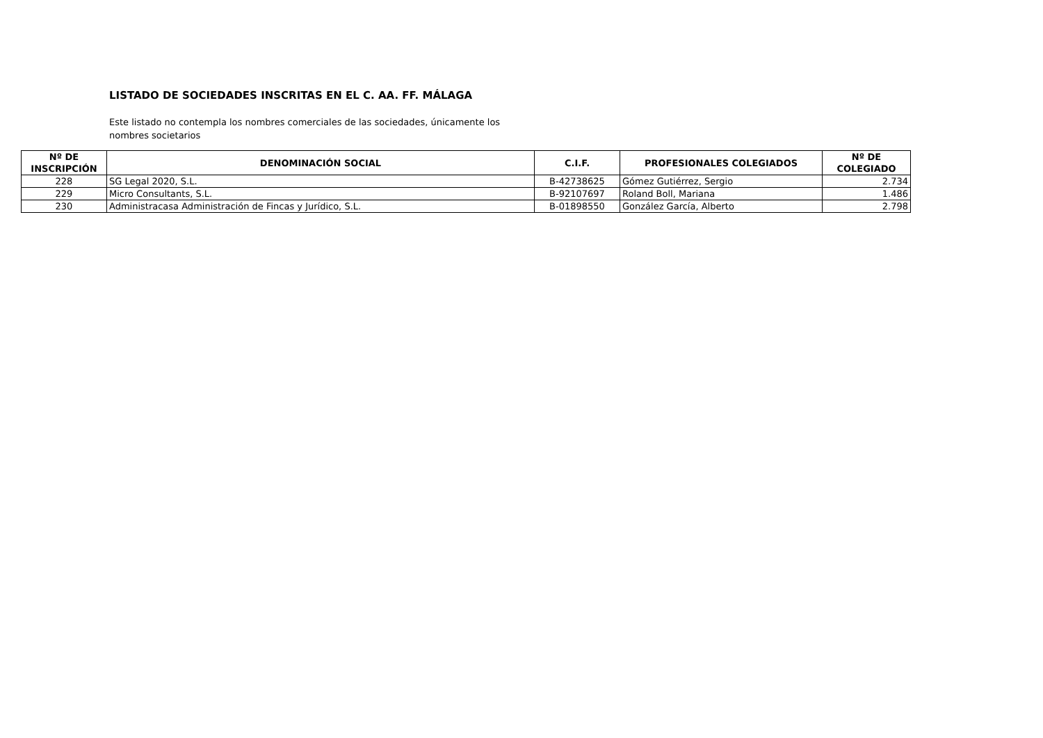LISTADO DE SOCIEDADES INSCRITAS EN EL C. AA. FF. MÁLAGA
Este listado no contempla los nombres comerciales de las sociedades, únicamente los nombres societarios
| Nº DE INSCRIPCIÓN | DENOMINACIÓN SOCIAL | C.I.F. | PROFESIONALES COLEGIADOS | Nº DE COLEGIADO |
| --- | --- | --- | --- | --- |
| 228 | SG Legal 2020, S.L. | B-42738625 | Gómez Gutiérrez, Sergio | 2.734 |
| 229 | Micro Consultants, S.L. | B-92107697 | Roland Boll, Mariana | 1.486 |
| 230 | Administracasa Administración de Fincas y Jurídico, S.L. | B-01898550 | González García, Alberto | 2.798 |